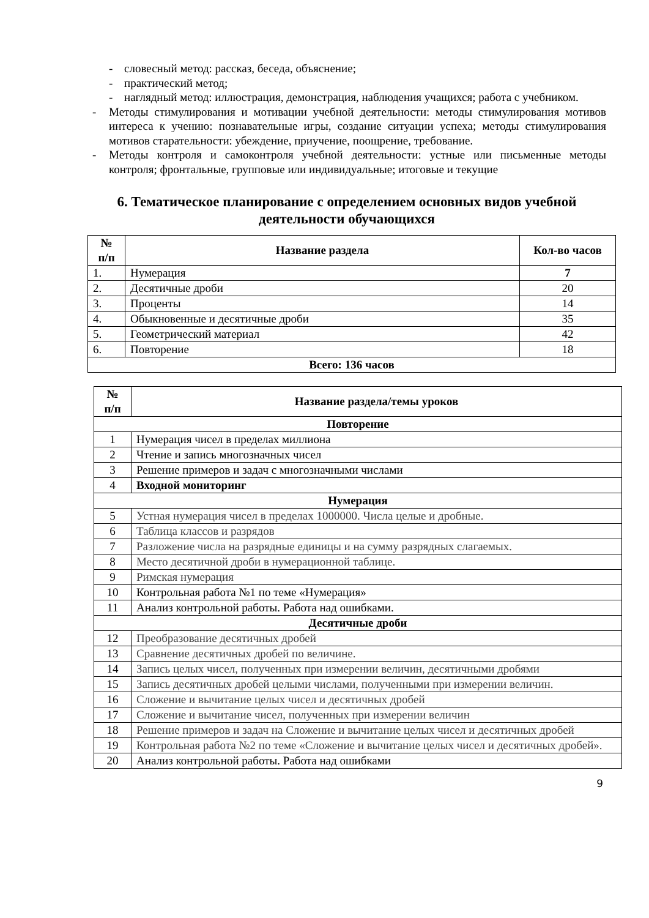- словесный метод: рассказ, беседа, объяснение;
- практический метод;
- наглядный метод: иллюстрация, демонстрация, наблюдения учащихся; работа с учебником.
- Методы стимулирования и мотивации учебной деятельности: методы стимулирования мотивов интереса к учению: познавательные игры, создание ситуации успеха; методы стимулирования мотивов старательности: убеждение, приучение, поощрение, требование.
- Методы контроля и самоконтроля учебной деятельности: устные или письменные методы контроля; фронтальные, групповые или индивидуальные; итоговые и текущие
6. Тематическое планирование с определением основных видов учебной деятельности обучающихся
| № п/п | Название раздела | Кол-во часов |
| --- | --- | --- |
| 1. | Нумерация | 7 |
| 2. | Десятичные дроби | 20 |
| 3. | Проценты | 14 |
| 4. | Обыкновенные и десятичные дроби | 35 |
| 5. | Геометрический материал | 42 |
| 6. | Повторение | 18 |
| Всего: 136 часов | | |
| № п/п | Название раздела/темы уроков |
| --- | --- |
| Повторение | |
| 1 | Нумерация чисел в пределах миллиона |
| 2 | Чтение и запись многозначных чисел |
| 3 | Решение примеров и задач с многозначными числами |
| 4 | Входной мониторинг |
| Нумерация | |
| 5 | Устная нумерация чисел в пределах 1000000. Числа целые и дробные. |
| 6 | Таблица классов и разрядов |
| 7 | Разложение числа на разрядные единицы и на сумму разрядных слагаемых. |
| 8 | Место десятичной дроби в нумерационной таблице. |
| 9 | Римская нумерация |
| 10 | Контрольная работа №1 по теме «Нумерация» |
| 11 | Анализ контрольной работы. Работа над ошибками. |
| Десятичные дроби | |
| 12 | Преобразование десятичных дробей |
| 13 | Сравнение десятичных дробей по величине. |
| 14 | Запись целых чисел, полученных при измерении величин, десятичными дробями |
| 15 | Запись десятичных дробей целыми числами, полученными при измерении величин. |
| 16 | Сложение и вычитание целых чисел и десятичных дробей |
| 17 | Сложение и вычитание чисел, полученных при измерении величин |
| 18 | Решение примеров и задач на Сложение и вычитание целых чисел и десятичных дробей |
| 19 | Контрольная работа №2 по теме «Сложение и вычитание целых чисел и десятичных дробей». |
| 20 | Анализ контрольной работы. Работа над ошибками |
9